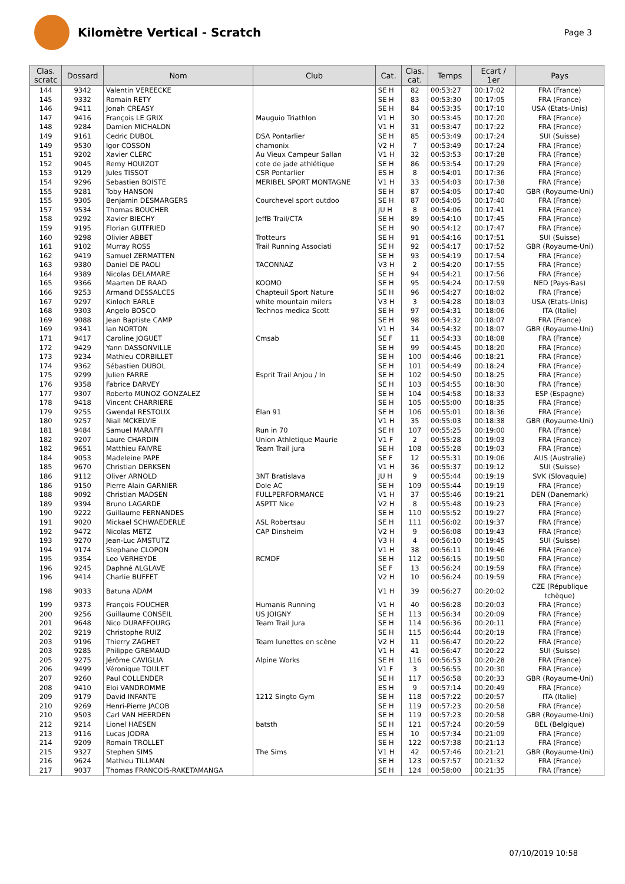Kilomètre Vertical - Scratch
Page 3
| Clas. scratc | Dossard | Nom | Club | Cat. | Clas. cat. | Temps | Ecart / 1er | Pays |
| --- | --- | --- | --- | --- | --- | --- | --- | --- |
| 144 | 9342 | Valentin VEREECKE | | SE H | 82 | 00:53:27 | 00:17:02 | FRA (France) |
| 145 | 9332 | Romain RETY | | SE H | 83 | 00:53:30 | 00:17:05 | FRA (France) |
| 146 | 9411 | Jonah CREASY | | SE H | 84 | 00:53:35 | 00:17:10 | USA (Etats-Unis) |
| 147 | 9416 | François LE GRIX | Mauguio Triathlon | V1 H | 30 | 00:53:45 | 00:17:20 | FRA (France) |
| 148 | 9284 | Damien MICHALON | | V1 H | 31 | 00:53:47 | 00:17:22 | FRA (France) |
| 149 | 9161 | Cedric DUBOL | DSA Pontarlier | SE H | 85 | 00:53:49 | 00:17:24 | SUI (Suisse) |
| 149 | 9530 | Igor COSSON | chamonix | V2 H | 7 | 00:53:49 | 00:17:24 | FRA (France) |
| 151 | 9202 | Xavier CLERC | Au Vieux Campeur Sallan | V1 H | 32 | 00:53:53 | 00:17:28 | FRA (France) |
| 152 | 9045 | Remy HOUIZOT | cote de jade athlétique | SE H | 86 | 00:53:54 | 00:17:29 | FRA (France) |
| 153 | 9129 | Jules TISSOT | CSR Pontarlier | ES H | 8 | 00:54:01 | 00:17:36 | FRA (France) |
| 154 | 9296 | Sebastien BOISTE | MERIBEL SPORT MONTAGNE | V1 H | 33 | 00:54:03 | 00:17:38 | FRA (France) |
| 155 | 9281 | Toby HANSON | | SE H | 87 | 00:54:05 | 00:17:40 | GBR (Royaume-Uni) |
| 155 | 9305 | Benjamin DESMARGERS | Courchevel sport outdoo | SE H | 87 | 00:54:05 | 00:17:40 | FRA (France) |
| 157 | 9534 | Thomas BOUCHER | | JU H | 8 | 00:54:06 | 00:17:41 | FRA (France) |
| 158 | 9292 | Xavier BIECHY | JeffB Trail/CTA | SE H | 89 | 00:54:10 | 00:17:45 | FRA (France) |
| 159 | 9195 | Florian GUTFRIED | | SE H | 90 | 00:54:12 | 00:17:47 | FRA (France) |
| 160 | 9298 | Olivier ABBET | Trotteurs | SE H | 91 | 00:54:16 | 00:17:51 | SUI (Suisse) |
| 161 | 9102 | Murray ROSS | Trail Running Associati | SE H | 92 | 00:54:17 | 00:17:52 | GBR (Royaume-Uni) |
| 162 | 9419 | Samuel ZERMATTEN | | SE H | 93 | 00:54:19 | 00:17:54 | FRA (France) |
| 163 | 9380 | Daniel DE PAOLI | TACONNAZ | V3 H | 2 | 00:54:20 | 00:17:55 | FRA (France) |
| 164 | 9389 | Nicolas DELAMARE | | SE H | 94 | 00:54:21 | 00:17:56 | FRA (France) |
| 165 | 9366 | Maarten DE RAAD | KOOMO | SE H | 95 | 00:54:24 | 00:17:59 | NED (Pays-Bas) |
| 166 | 9253 | Armand DESSALCES | Chapteuil Sport Nature | SE H | 96 | 00:54:27 | 00:18:02 | FRA (France) |
| 167 | 9297 | Kinloch EARLE | white mountain milers | V3 H | 3 | 00:54:28 | 00:18:03 | USA (Etats-Unis) |
| 168 | 9303 | Angelo BOSCO | Technos medica Scott | SE H | 97 | 00:54:31 | 00:18:06 | ITA (Italie) |
| 169 | 9088 | Jean Baptiste CAMP | | SE H | 98 | 00:54:32 | 00:18:07 | FRA (France) |
| 169 | 9341 | Ian NORTON | | V1 H | 34 | 00:54:32 | 00:18:07 | GBR (Royaume-Uni) |
| 171 | 9417 | Caroline JOGUET | Cmsab | SE F | 11 | 00:54:33 | 00:18:08 | FRA (France) |
| 172 | 9429 | Yann DASSONVILLE | | SE H | 99 | 00:54:45 | 00:18:20 | FRA (France) |
| 173 | 9234 | Mathieu CORBILLET | | SE H | 100 | 00:54:46 | 00:18:21 | FRA (France) |
| 174 | 9362 | Sébastien DUBOL | | SE H | 101 | 00:54:49 | 00:18:24 | FRA (France) |
| 175 | 9299 | Julien FARRE | Esprit Trail Anjou / In | SE H | 102 | 00:54:50 | 00:18:25 | FRA (France) |
| 176 | 9358 | Fabrice DARVEY | | SE H | 103 | 00:54:55 | 00:18:30 | FRA (France) |
| 177 | 9307 | Roberto MUNOZ GONZALEZ | | SE H | 104 | 00:54:58 | 00:18:33 | ESP (Espagne) |
| 178 | 9418 | Vincent CHARRIERE | | SE H | 105 | 00:55:00 | 00:18:35 | FRA (France) |
| 179 | 9255 | Gwendal RESTOUX | Élan 91 | SE H | 106 | 00:55:01 | 00:18:36 | FRA (France) |
| 180 | 9257 | Niall MCKELVIE | | V1 H | 35 | 00:55:03 | 00:18:38 | GBR (Royaume-Uni) |
| 181 | 9484 | Samuel MARAFFI | Run in 70 | SE H | 107 | 00:55:25 | 00:19:00 | FRA (France) |
| 182 | 9207 | Laure CHARDIN | Union Athletique Maurie | V1 F | 2 | 00:55:28 | 00:19:03 | FRA (France) |
| 182 | 9651 | Matthieu FAIVRE | Team Trail jura | SE H | 108 | 00:55:28 | 00:19:03 | FRA (France) |
| 184 | 9053 | Madeleine PAPE | | SE F | 12 | 00:55:31 | 00:19:06 | AUS (Australie) |
| 185 | 9670 | Christian DERKSEN | | V1 H | 36 | 00:55:37 | 00:19:12 | SUI (Suisse) |
| 186 | 9112 | Oliver ARNOLD | 3NT Bratislava | JU H | 9 | 00:55:44 | 00:19:19 | SVK (Slovaquie) |
| 186 | 9150 | Pierre Alain GARNIER | Dole AC | SE H | 109 | 00:55:44 | 00:19:19 | FRA (France) |
| 188 | 9092 | Christian MADSEN | FULLPERFORMANCE | V1 H | 37 | 00:55:46 | 00:19:21 | DEN (Danemark) |
| 189 | 9394 | Bruno LAGARDE | ASPTT Nice | V2 H | 8 | 00:55:48 | 00:19:23 | FRA (France) |
| 190 | 9222 | Guillaume FERNANDES | | SE H | 110 | 00:55:52 | 00:19:27 | FRA (France) |
| 191 | 9020 | Mickael SCHWAEDERLE | ASL Robertsau | SE H | 111 | 00:56:02 | 00:19:37 | FRA (France) |
| 192 | 9472 | Nicolas METZ | CAP Dinsheim | V2 H | 9 | 00:56:08 | 00:19:43 | FRA (France) |
| 193 | 9270 | Jean-Luc AMSTUTZ | | V3 H | 4 | 00:56:10 | 00:19:45 | SUI (Suisse) |
| 194 | 9174 | Stephane CLOPON | | V1 H | 38 | 00:56:11 | 00:19:46 | FRA (France) |
| 195 | 9354 | Leo VERHEYDE | RCMDF | SE H | 112 | 00:56:15 | 00:19:50 | FRA (France) |
| 196 | 9245 | Daphné ALGLAVE | | SE F | 13 | 00:56:24 | 00:19:59 | FRA (France) |
| 196 | 9414 | Charlie BUFFET | | V2 H | 10 | 00:56:24 | 00:19:59 | FRA (France) |
| 198 | 9033 | Batuna ADAM | | V1 H | 39 | 00:56:27 | 00:20:02 | CZE (République tchèque) |
| 199 | 9373 | François FOUCHER | Humanis Running | V1 H | 40 | 00:56:28 | 00:20:03 | FRA (France) |
| 200 | 9256 | Guillaume CONSEIL | US JOIGNY | SE H | 113 | 00:56:34 | 00:20:09 | FRA (France) |
| 201 | 9648 | Nico DURAFFOURG | Team Trail Jura | SE H | 114 | 00:56:36 | 00:20:11 | FRA (France) |
| 202 | 9219 | Christophe RUIZ | | SE H | 115 | 00:56:44 | 00:20:19 | FRA (France) |
| 203 | 9196 | Thierry ZAGHET | Team lunettes en scène | V2 H | 11 | 00:56:47 | 00:20:22 | FRA (France) |
| 203 | 9285 | Philippe GREMAUD | | V1 H | 41 | 00:56:47 | 00:20:22 | SUI (Suisse) |
| 205 | 9275 | Jérôme CAVIGLIA | Alpine Works | SE H | 116 | 00:56:53 | 00:20:28 | FRA (France) |
| 206 | 9499 | Véronique TOULET | | V1 F | 3 | 00:56:55 | 00:20:30 | FRA (France) |
| 207 | 9260 | Paul COLLENDER | | SE H | 117 | 00:56:58 | 00:20:33 | GBR (Royaume-Uni) |
| 208 | 9410 | Eloi VANDROMME | | ES H | 9 | 00:57:14 | 00:20:49 | FRA (France) |
| 209 | 9179 | David INFANTE | 1212 Singto Gym | SE H | 118 | 00:57:22 | 00:20:57 | ITA (Italie) |
| 210 | 9269 | Henri-Pierre JACOB | | SE H | 119 | 00:57:23 | 00:20:58 | FRA (France) |
| 210 | 9503 | Carl VAN HEERDEN | | SE H | 119 | 00:57:23 | 00:20:58 | GBR (Royaume-Uni) |
| 212 | 9214 | Lionel HAESEN | batsth | SE H | 121 | 00:57:24 | 00:20:59 | BEL (Belgique) |
| 213 | 9116 | Lucas JODRA | | ES H | 10 | 00:57:34 | 00:21:09 | FRA (France) |
| 214 | 9209 | Romain TROLLET | | SE H | 122 | 00:57:38 | 00:21:13 | FRA (France) |
| 215 | 9327 | Stephen SIMS | The Sims | V1 H | 42 | 00:57:46 | 00:21:21 | GBR (Royaume-Uni) |
| 216 | 9624 | Mathieu TILLMAN | | SE H | 123 | 00:57:57 | 00:21:32 | FRA (France) |
| 217 | 9037 | Thomas FRANCOIS-RAKETAMANGA | | SE H | 124 | 00:58:00 | 00:21:35 | FRA (France) |
07/10/2019 10:58